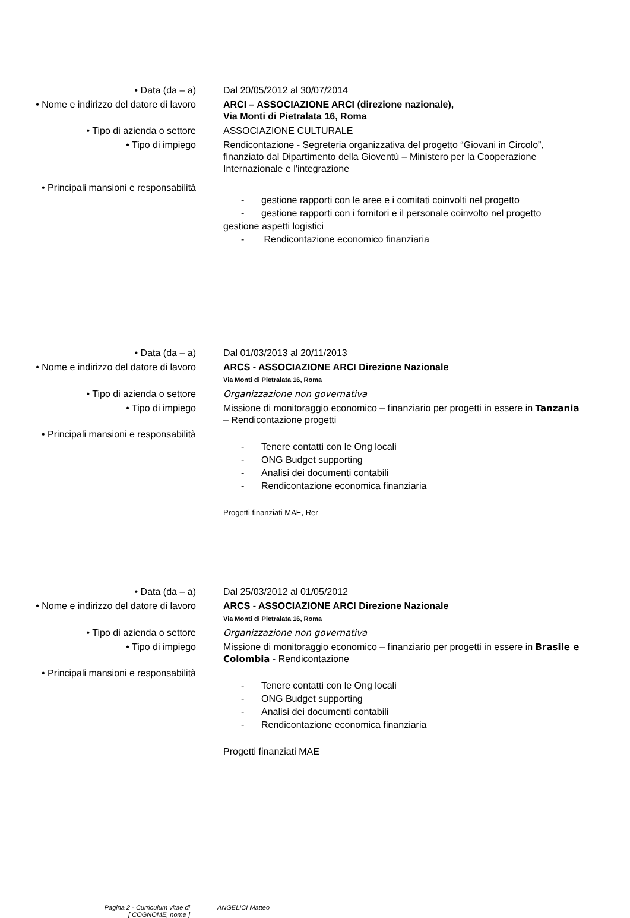• Data (da – a) Dal 20/05/2012 al 30/07/2014
• Nome e indirizzo del datore di lavoro
ARCI – ASSOCIAZIONE ARCI (direzione nazionale),
Via Monti di Pietralata 16, Roma
• Tipo di azienda o settore ASSOCIAZIONE CULTURALE
• Tipo di impiego Rendicontazione - Segreteria organizzativa del progetto “Giovani in Circolo”, finanziato dal Dipartimento della Gioventù – Ministero per la Cooperazione Internazionale e l'integrazione
• Principali mansioni e responsabilità
- gestione rapporti con le aree e i comitati coinvolti nel progetto
- gestione rapporti con i fornitori e il personale coinvolto nel progetto
gestione aspetti logistici
- Rendicontazione economico finanziaria
• Data (da – a) Dal 01/03/2013 al 20/11/2013
• Nome e indirizzo del datore di lavoro
ARCS - ASSOCIAZIONE ARCI Direzione Nazionale
Via Monti di Pietralata 16, Roma
• Tipo di azienda o settore Organizzazione non governativa
• Tipo di impiego Missione di monitoraggio economico – finanziario per progetti in essere in Tanzania – Rendicontazione progetti
• Principali mansioni e responsabilità
- Tenere contatti con le Ong locali
- ONG Budget supporting
- Analisi dei documenti contabili
- Rendicontazione economica finanziaria
Progetti finanziati MAE, Rer
• Data (da – a) Dal 25/03/2012 al 01/05/2012
• Nome e indirizzo del datore di lavoro
ARCS - ASSOCIAZIONE ARCI Direzione Nazionale
Via Monti di Pietralata 16, Roma
• Tipo di azienda o settore Organizzazione non governativa
• Tipo di impiego Missione di monitoraggio economico – finanziario per progetti in essere in Brasile e Colombia - Rendicontazione
• Principali mansioni e responsabilità
- Tenere contatti con le Ong locali
- ONG Budget supporting
- Analisi dei documenti contabili
- Rendicontazione economica finanziaria
Progetti finanziati MAE
Pagina 2 - Curriculum vitae di
[ COGNOME, nome ]
ANGELICI Matteo